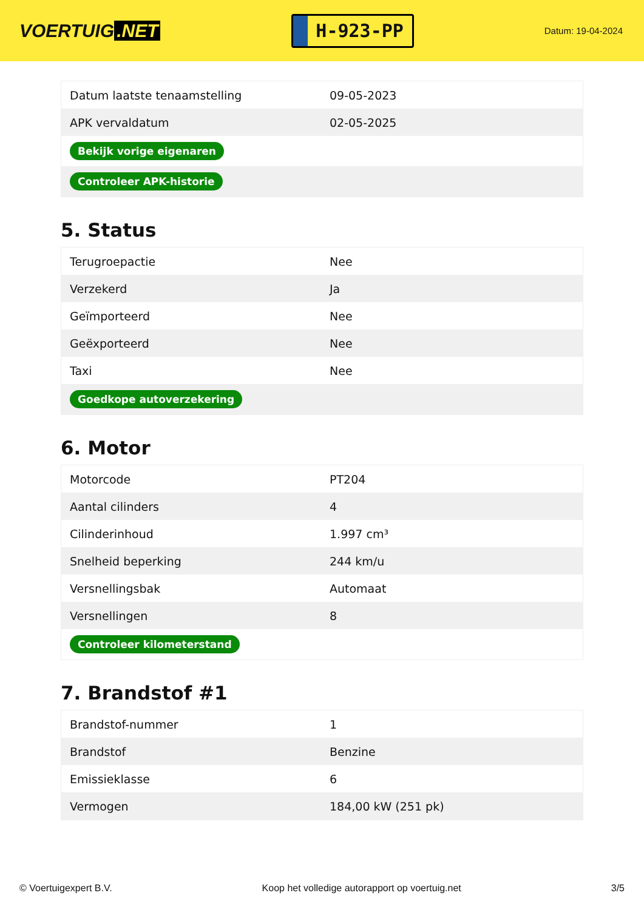VOERTUIG.NET
H-923-PP
Datum: 19-04-2024
| Datum laatste tenaamstelling | 09-05-2023 |
| APK vervaldatum | 02-05-2025 |
| Bekijk vorige eigenaren | |
| Controleer APK-historie | |
5. Status
| Terugroepactie | Nee |
| Verzekerd | Ja |
| Geïmporteerd | Nee |
| Geëxporteerd | Nee |
| Taxi | Nee |
| Goedkope autoverzekering | |
6. Motor
| Motorcode | PT204 |
| Aantal cilinders | 4 |
| Cilinderinhoud | 1.997 cm³ |
| Snelheid beperking | 244 km/u |
| Versnellingsbak | Automaat |
| Versnellingen | 8 |
| Controleer kilometerstand | |
7. Brandstof #1
| Brandstof-nummer | 1 |
| Brandstof | Benzine |
| Emissieklasse | 6 |
| Vermogen | 184,00 kW (251 pk) |
© Voertuigexpert B.V. Koop het volledige autorapport op voertuig.net 3/5